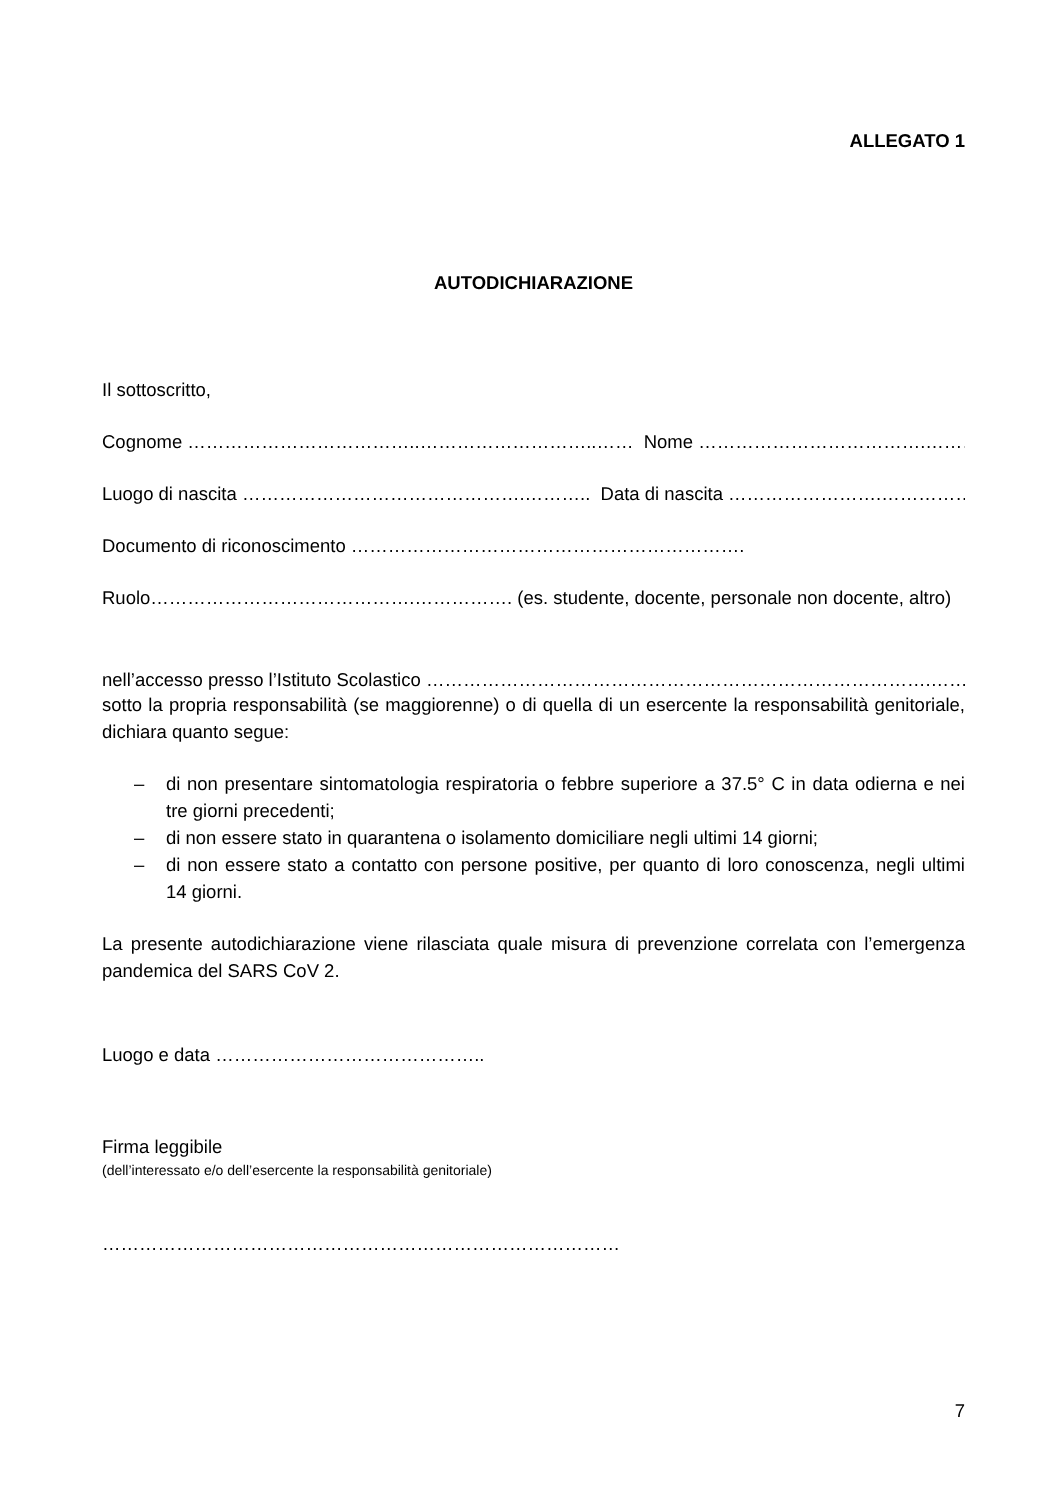ALLEGATO 1
AUTODICHIARAZIONE
Il sottoscritto,
Cognome ………………………………..………………………..…… Nome ……………………………….……………………
Luogo di nascita ……………………………………….……….. Data di nascita …………………….……………….
Documento di riconoscimento ……………………………………………………….
Ruolo…………………………………….……………. (es. studente, docente, personale non docente, altro)
nell’accesso presso l’Istituto Scolastico ……………………………………………………………………….………..
sotto la propria responsabilità (se maggiorenne) o di quella di un esercente la responsabilità genitoriale, dichiara quanto segue:
– di non presentare sintomatologia respiratoria o febbre superiore a 37.5° C in data odierna e nei tre giorni precedenti;
– di non essere stato in quarantena o isolamento domiciliare negli ultimi 14 giorni;
– di non essere stato a contatto con persone positive, per quanto di loro conoscenza, negli ultimi 14 giorni.
La presente autodichiarazione viene rilasciata quale misura di prevenzione correlata con l’emergenza pandemica del SARS CoV 2.
Luogo e data ……………………………………..
Firma leggibile
(dell’interessato e/o dell’esercente la responsabilità genitoriale)
…………………………………………………………………………
7